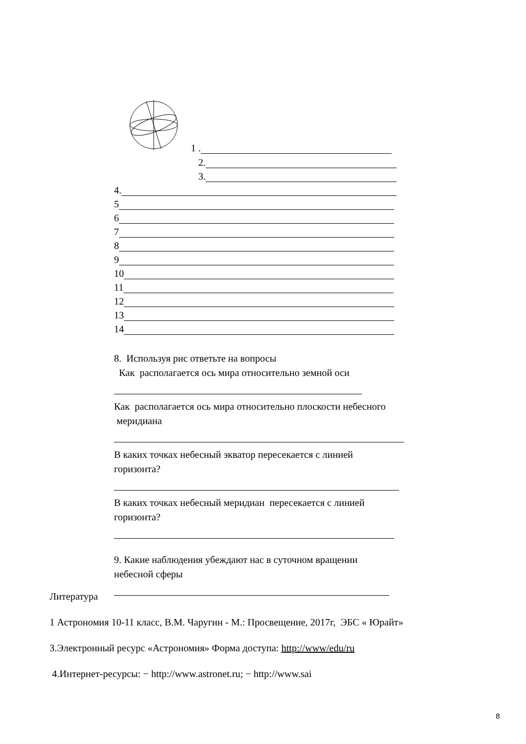1 .
2.
3.
4.
5
6
7
8
9
10
11
12
13
14
8. Используя рис ответьте на вопросы
Как располагается ось мира относительно земной оси
Как располагается ось мира относительно плоскости небесного
меридиана
В каких точках небесный экватор пересекается с линией
горизонта?
В каких точках небесный меридиан пересекается с линией
горизонта?
9. Какие наблюдения убеждают нас в суточном вращении
небесной сферы
Литература
1 Астрономия 10-11 класс, В.М. Чаругин - М.: Просвещение, 2017г, ЭБС « Юрайт»
3.Электронный ресурс «Астрономия» Форма доступа: http://www/edu/ru
4.Интернет-ресурсы: − http://www.astronet.ru; − http://www.sai
8